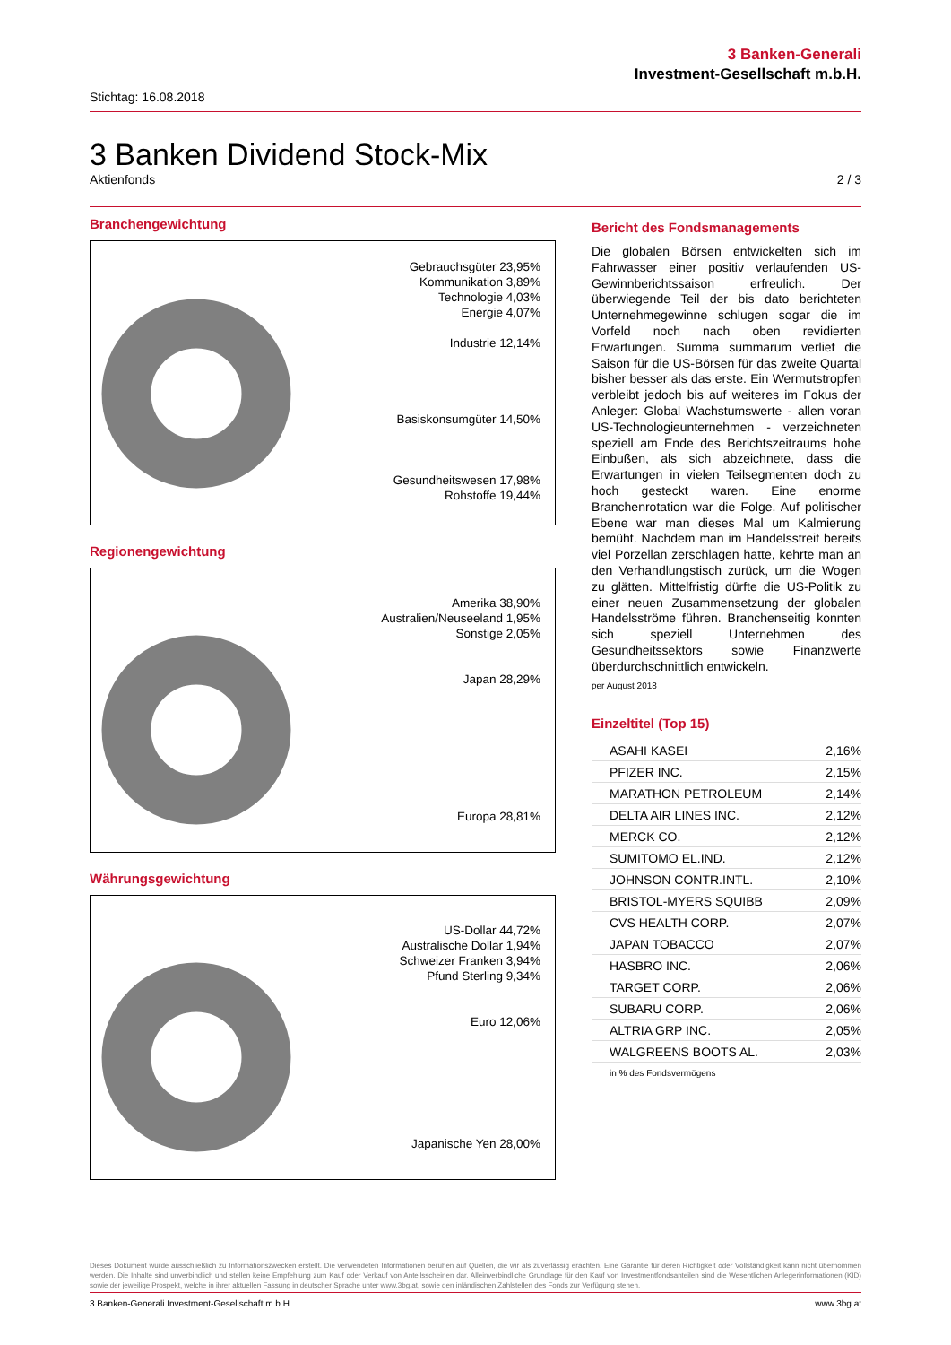3 Banken-Generali
Investment-Gesellschaft m.b.H.
Stichtag: 16.08.2018
3 Banken Dividend Stock-Mix
Aktienfonds 2 / 3
Branchengewichtung
Gebrauchsgüter 23,95%
Kommunikation 3,89%
Technologie 4,03%
Energie 4,07%
Industrie 12,14%
Basiskonsumgüter 14,50%
Gesundheitswesen 17,98%
Rohstoffe 19,44%
Regionengewichtung
Amerika 38,90%
Australien/Neuseeland 1,95%
Sonstige 2,05%
Japan 28,29%
Europa 28,81%
Währungsgewichtung
US-Dollar 44,72%
Australische Dollar 1,94%
Schweizer Franken 3,94%
Pfund Sterling 9,34%
Euro 12,06%
Japanische Yen 28,00%
Bericht des Fondsmanagements
Die globalen Börsen entwickelten sich im Fahrwasser einer positiv verlaufenden US-Gewinnberichtssaison erfreulich. Der überwiegende Teil der bis dato berichteten Unternehmegewinne schlugen sogar die im Vorfeld noch nach oben revidierten Erwartungen. Summa summarum verlief die Saison für die US-Börsen für das zweite Quartal bisher besser als das erste. Ein Wermutstropfen verbleibt jedoch bis auf weiteres im Fokus der Anleger: Global Wachstumswerte - allen voran US-Technologieunternehmen - verzeichneten speziell am Ende des Berichtszeitraums hohe Einbußen, als sich abzeichnete, dass die Erwartungen in vielen Teilsegmenten doch zu hoch gesteckt waren. Eine enorme Branchenrotation war die Folge. Auf politischer Ebene war man dieses Mal um Kalmierung bemüht. Nachdem man im Handelsstreit bereits viel Porzellan zerschlagen hatte, kehrte man an den Verhandlungstisch zurück, um die Wogen zu glätten. Mittelfristig dürfte die US-Politik zu einer neuen Zusammensetzung der globalen Handelsströme führen. Branchenseitig konnten sich speziell Unternehmen des Gesundheitssektors sowie Finanzwerte überdurchschnittlich entwickeln.
per August 2018
Einzeltitel (Top 15)
| ASAHI KASEI | 2,16% |
| PFIZER INC. | 2,15% |
| MARATHON PETROLEUM | 2,14% |
| DELTA AIR LINES INC. | 2,12% |
| MERCK CO. | 2,12% |
| SUMITOMO EL.IND. | 2,12% |
| JOHNSON CONTR.INTL. | 2,10% |
| BRISTOL-MYERS SQUIBB | 2,09% |
| CVS HEALTH CORP. | 2,07% |
| JAPAN TOBACCO | 2,07% |
| HASBRO INC. | 2,06% |
| TARGET CORP. | 2,06% |
| SUBARU CORP. | 2,06% |
| ALTRIA GRP INC. | 2,05% |
| WALGREENS BOOTS AL. | 2,03% |
in % des Fondsvermögens
Dieses Dokument wurde ausschließlich zu Informationszwecken erstellt. Die verwendeten Informationen beruhen auf Quellen, die wir als zuverlässig erachten. Eine Garantie für deren Richtigkeit oder Vollständigkeit kann nicht übernommen werden. Die Inhalte sind unverbindlich und stellen keine Empfehlung zum Kauf oder Verkauf von Anteilsscheinen dar. Alleinverbindliche Grundlage für den Kauf von Investmentfondsanteilen sind die Wesentlichen Anlegerinformationen (KID) sowie der jeweilige Prospekt, welche in ihrer aktuellen Fassung in deutscher Sprache unter www.3bg.at, sowie den inländischen Zahlstellen des Fonds zur Verfügung stehen.
3 Banken-Generali Investment-Gesellschaft m.b.H. www.3bg.at